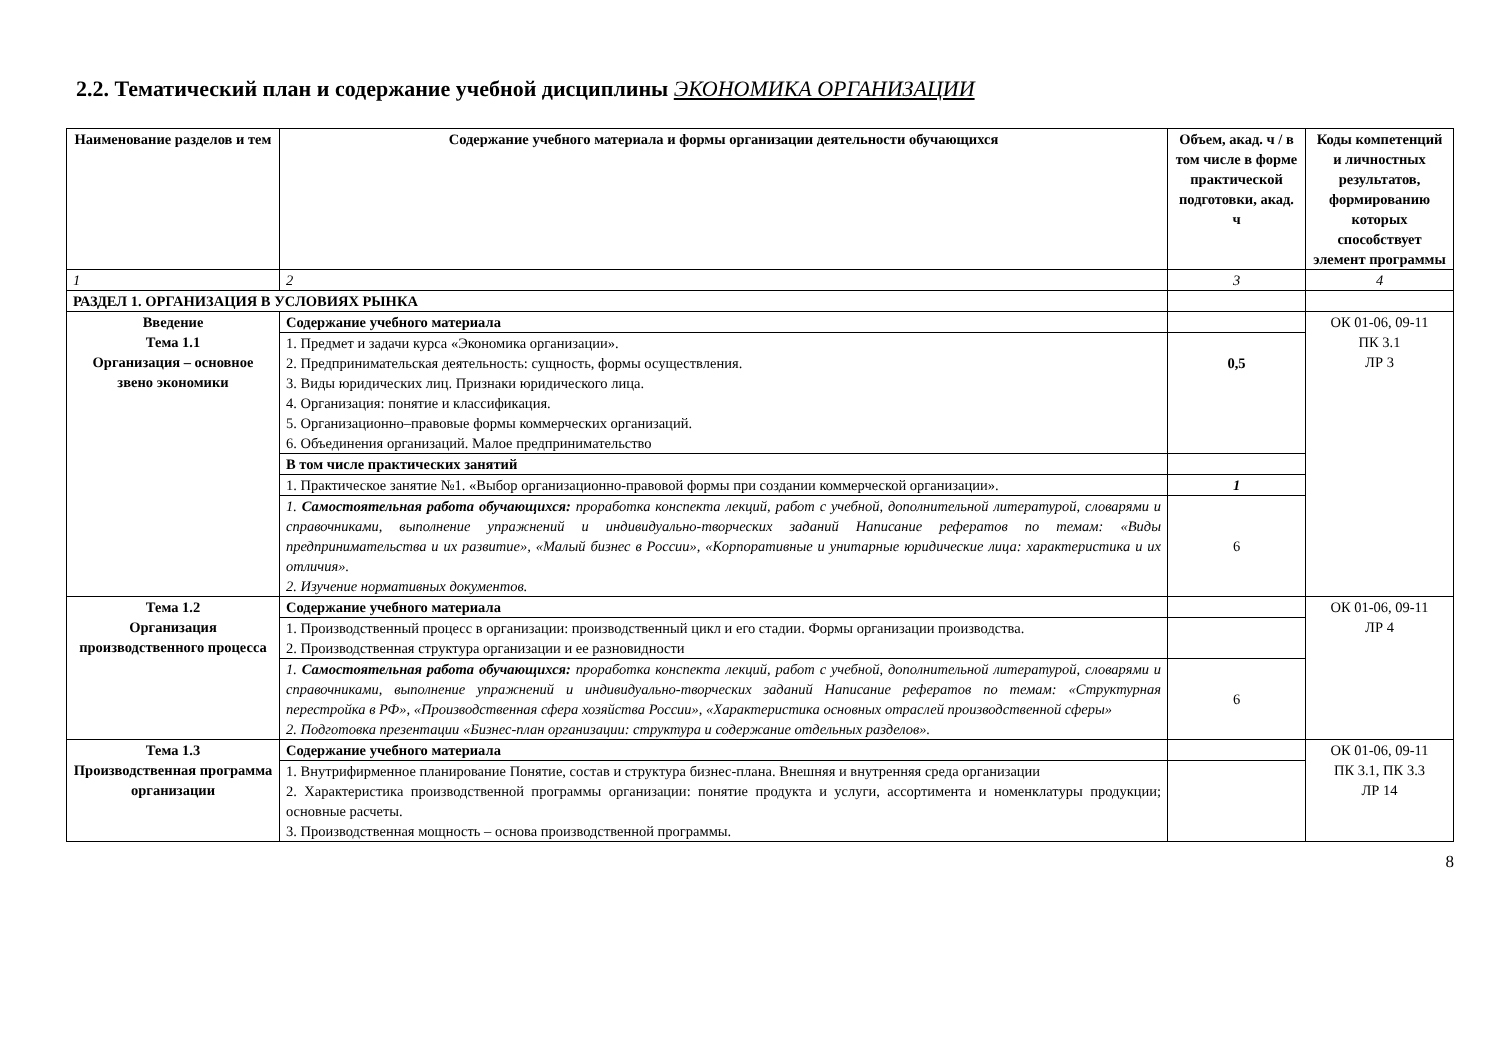2.2. Тематический план и содержание учебной дисциплины ЭКОНОМИКА ОРГАНИЗАЦИИ
| Наименование разделов и тем | Содержание учебного материала и формы организации деятельности обучающихся | Объем, акад. ч / в том числе в форме практической подготовки, акад. ч | Коды компетенций и личностных результатов, формированию которых способствует элемент программы |
| --- | --- | --- | --- |
| 1 | 2 | 3 | 4 |
| РАЗДЕЛ 1. ОРГАНИЗАЦИЯ В УСЛОВИЯХ РЫНКА | | | |
| Введение Тема 1.1 Организация – основное звено экономики | Содержание учебного материала | | ОК 01-06, 09-11 ПК 3.1 ЛР 3 |
| | 1. Предмет и задачи курса «Экономика организации». 2. Предпринимательская деятельность: сущность, формы осуществления. 3. Виды юридических лиц. Признаки юридического лица. 4. Организация: понятие и классификация. 5. Организационно–правовые формы коммерческих организаций. 6. Объединения организаций. Малое предпринимательство | 0,5 | |
| | В том числе практических занятий | | |
| | 1. Практическое занятие №1. «Выбор организационно-правовой формы при создании коммерческой организации». | 1 | |
| | 1. Самостоятельная работа обучающихся: проработка конспекта лекций, работ с учебной, дополнительной литературой, словарями и справочниками, выполнение упражнений и индивидуально-творческих заданий Написание рефератов по темам: «Виды предпринимательства и их развитие», «Малый бизнес в России», «Корпоративные и унитарные юридические лица: характеристика и их отличия». 2. Изучение нормативных документов. | 6 | |
| Тема 1.2 Организация производственного процесса | Содержание учебного материала | | ОК 01-06, 09-11 ЛР 4 |
| | 1. Производственный процесс в организации: производственный цикл и его стадии. Формы организации производства. 2. Производственная структура организации и ее разновидности | | |
| | 1. Самостоятельная работа обучающихся: проработка конспекта лекций, работ с учебной, дополнительной литературой, словарями и справочниками, выполнение упражнений и индивидуально-творческих заданий Написание рефератов по темам: «Структурная перестройка в РФ», «Производственная сфера хозяйства России», «Характеристика основных отраслей производственной сферы» 2. Подготовка презентации «Бизнес-план организации: структура и содержание отдельных разделов». | 6 | |
| Тема 1.3 Производственная программа организации | Содержание учебного материала | | ОК 01-06, 09-11 ПК 3.1, ПК 3.3 ЛР 14 |
| | 1. Внутрифирменное планирование Понятие, состав и структура бизнес-плана. Внешняя и внутренняя среда организации 2. Характеристика производственной программы организации: понятие продукта и услуги, ассортимента и номенклатуры продукции; основные расчеты. 3. Производственная мощность – основа производственной программы. | | |
8